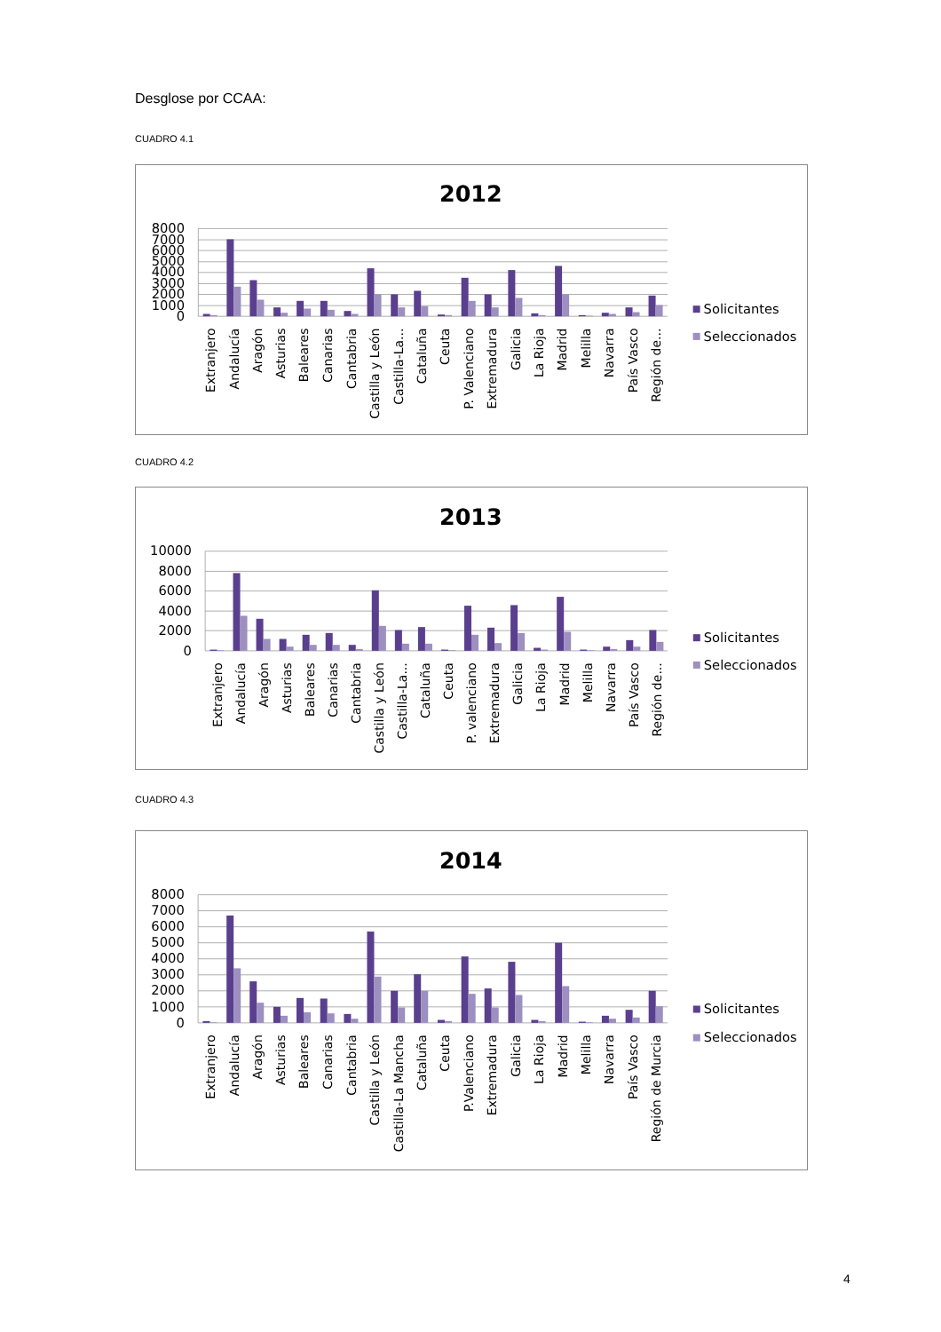Desglose por CCAA:
CUADRO 4.1
2012
8000
7000
6000
5000
4000
3000
2000
1000
0
Extranjero
Andalucía
Aragón
Asturias
Baleares
Canarias
Cantabria
Castilla y León
Castilla-La...
Cataluña
Ceuta
P. Valenciano
Extremadura
Galicia
La Rioja
Madrid
Melilla
Navarra
País Vasco
Región de...
Solicitantes
Seleccionados
CUADRO 4.2
2013
10000
8000
6000
4000
2000
0
Extranjero
Andalucía
Aragón
Asturias
Baleares
Canarias
Cantabria
Castilla y León
Castilla-La...
Cataluña
Ceuta
P. valenciano
Extremadura
Galicia
La Rioja
Madrid
Melilla
Navarra
País Vasco
Región de...
Solicitantes
Seleccionados
CUADRO 4.3
2014
8000
7000
6000
5000
4000
3000
2000
1000
0
Extranjero
Andalucía
Aragón
Asturias
Baleares
Canarias
Cantabria
Castilla y León
Castilla-La Mancha
Cataluña
Ceuta
P.Valenciano
Extremadura
Galicia
La Rioja
Madrid
Melilla
Navarra
País Vasco
Región de Murcia
Solicitantes
Seleccionados
4